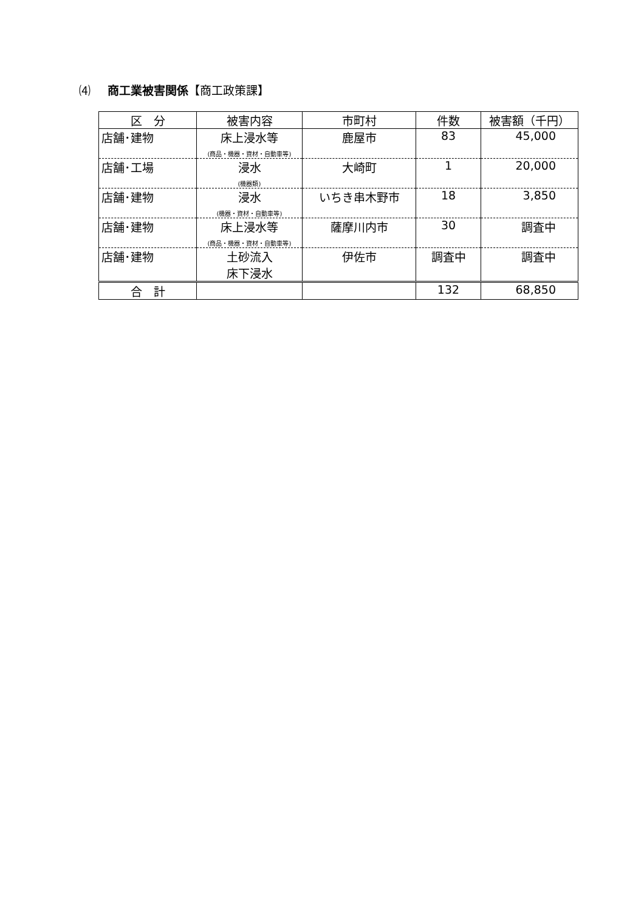⑷ 商工業被害関係【商工政策課】
| 区 分 | 被害内容 | 市町村 | 件数 | 被害額（千円） |
| --- | --- | --- | --- | --- |
| 店舗･建物 | 床上浸水等 (商品・機器・資材・自動車等) | 鹿屋市 | 83 | 45,000 |
| 店舗･工場 | 浸水 (機器類) | 大崎町 | 1 | 20,000 |
| 店舗･建物 | 浸水 (機器・資材・自動車等) | いちき串木野市 | 18 | 3,850 |
| 店舗･建物 | 床上浸水等 (商品・機器・資材・自動車等) | 薩摩川内市 | 30 | 調査中 |
| 店舗･建物 | 土砂流入 床下浸水 | 伊佐市 | 調査中 | 調査中 |
| 合 計 | | | 132 | 68,850 |